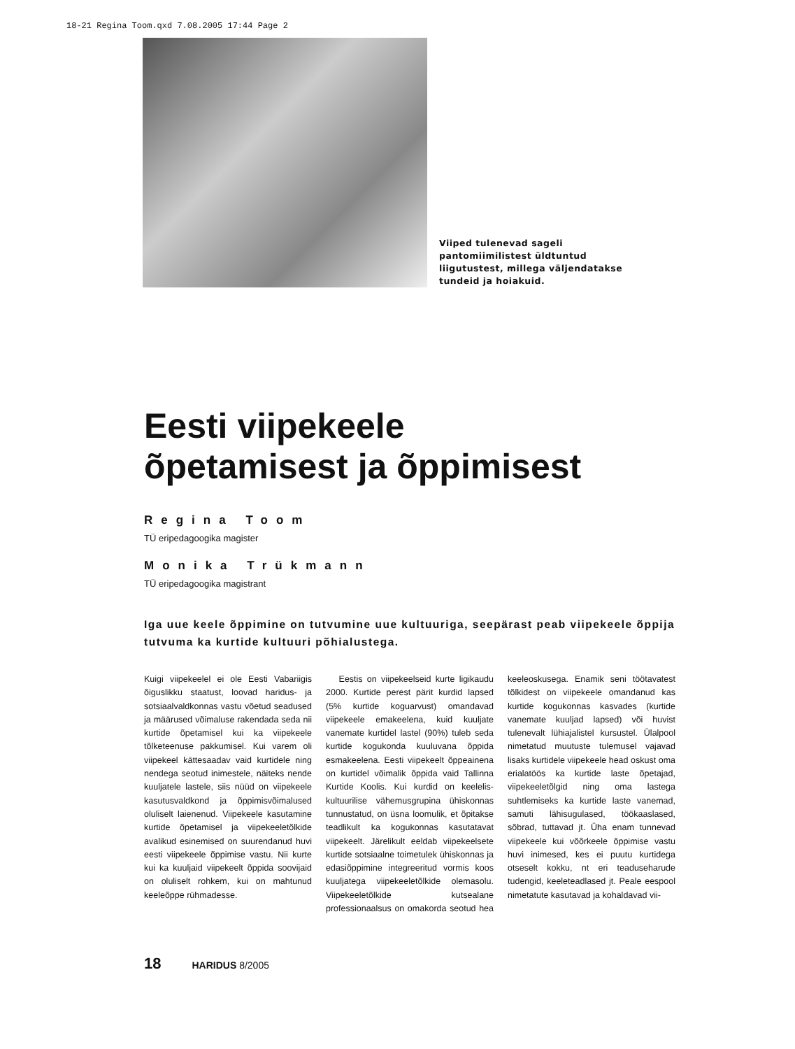18-21 Regina Toom.qxd 7.08.2005 17:44 Page 2
Viiped tulenevad sageli pantomiimilistest üldtuntud liigutustest, millega väljendatakse tundeid ja hoiakuid.
Eesti viipekeele
õpetamisest ja õppimisest
Regina Toom
TÜ eripedagoogika magister
Monika Trükmann
TÜ eripedagoogika magistrant
Iga uue keele õppimine on tutvumine uue kultuuriga, seepärast peab viipekeele õppija tutvuma ka kurtide kultuuri põhialustega.
Kuigi viipekeelel ei ole Eesti Vabariigis õiguslikku staatust, loovad haridus- ja sotsiaalvaldkonnas vastu võetud seadused ja määrused võimaluse rakendada seda nii kurtide õpetamisel kui ka viipekeele tõlketeenuse pakkumisel. Kui varem oli viipekeel kättesaadav vaid kurtidele ning nendega seotud inimestele, näiteks nende kuuljatele lastele, siis nüüd on viipekeele kasutusvaldkond ja õppimisvõimalused oluliselt laienenud. Viipekeele kasutamine kurtide õpetamisel ja viipekeeletõlkide avalikud esinemised on suurendanud huvi eesti viipekeele õppimise vastu. Nii kurte kui ka kuuljaid viipekeelt õppida soovijaid on oluliselt rohkem, kui on mahtunud keeleõppe rühmadesse.
Eestis on viipekeelseid kurte ligikaudu 2000. Kurtide perest pärit kurdid lapsed (5% kurtide koguarvust) omandavad viipekeele emakeelena, kuid kuuljate vanemate kurtidel lastel (90%) tuleb seda kurtide kogukonda kuuluvana õppida esmakeelena. Eesti viipekeelt õppeainena on kurtidel võimalik õppida vaid Tallinna Kurtide Koolis. Kui kurdid on keelelis-kultuurilise vähemusgrupina ühiskonnas tunnustatud, on üsna loomulik, et õpitakse teadlikult ka kogukonnas kasutatavat viipekeelt. Järelikult eeldab viipekeelsete kurtide sotsiaalne toimetulek ühiskonnas ja edasiõppimine integreeritud vormis koos kuuljatega viipekeeletõlkide olemasolu. Viipekeeletõlkide kutsealane professionaalsus on omakorda seotud hea keeleoskusega. Enamik seni töötavatest tõlkidest on viipekeele omandanud kas kurtide kogukonnas kasvades (kurtide vanemate kuuljad lapsed) või huvist tulenevalt lühiajalistel kursustel. Ülalpool nimetatud muutuste tulemusel vajavad lisaks kurtidele viipekeele head oskust oma erialatöös ka kurtide laste õpetajad, viipekeeletõlgid ning oma lastega suhtlemiseks ka kurtide laste vanemad, samuti lähisugulased, töökaaslased, sõbrad, tuttavad jt. Üha enam tunnevad viipekeele kui võõrkeele õppimise vastu huvi inimesed, kes ei puutu kurtidega otseselt kokku, nt eri teaduseharude tudengid, keeleteadlased jt. Peale eespool nimetatute kasutavad ja kohaldavad vii-
18 HARIDUS 8/2005